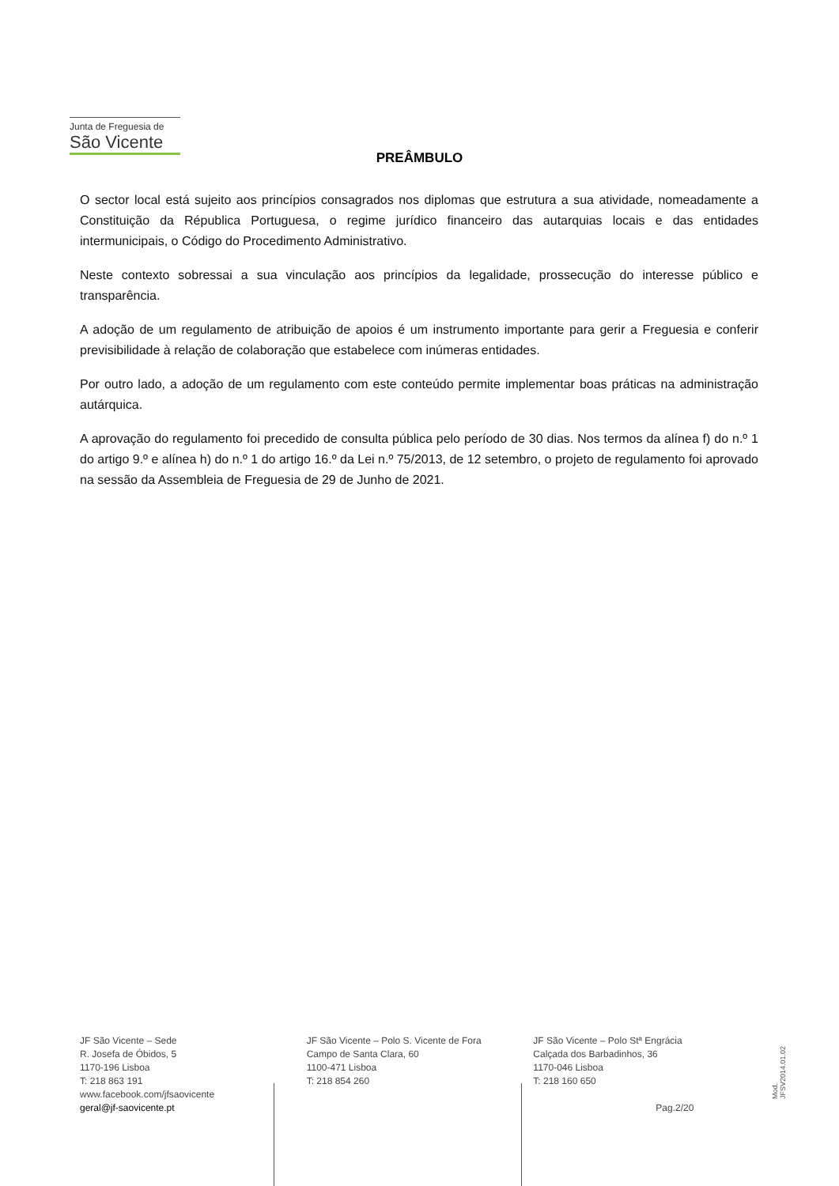Junta de Freguesia de
São Vicente
PREÂMBULO
O sector local está sujeito aos princípios consagrados nos diplomas que estrutura a sua atividade, nomeadamente a Constituição da Républica Portuguesa, o regime jurídico financeiro das autarquias locais e das entidades intermunicipais, o Código do Procedimento Administrativo.
Neste contexto sobressai a sua vinculação aos princípios da legalidade, prossecução do interesse público e transparência.
A adoção de um regulamento de atribuição de apoios é um instrumento importante para gerir a Freguesia e conferir previsibilidade à relação de colaboração que estabelece com inúmeras entidades.
Por outro lado, a adoção de um regulamento com este conteúdo permite implementar boas práticas na administração autárquica.
A aprovação do regulamento foi precedido de consulta pública pelo período de 30 dias. Nos termos da alínea f) do n.º 1 do artigo 9.º e alínea h) do n.º 1 do artigo 16.º da Lei n.º 75/2013, de 12 setembro, o projeto de regulamento foi aprovado na sessão da Assembleia de Freguesia de 29 de Junho de 2021.
JF São Vicente – Sede
R. Josefa de Óbidos, 5
1170-196 Lisboa
T: 218 863 191
www.facebook.com/jfsaovicente
geral@jf-saovicente.pt
JF São Vicente – Polo S. Vicente de Fora
Campo de Santa Clara, 60
1100-471 Lisboa
T: 218 854 260
JF São Vicente – Polo Stª Engrácia
Calçada dos Barbadinhos, 36
1170-046 Lisboa
T: 218 160 650
Pag.2/20
Mod. JFSV2014.01.02